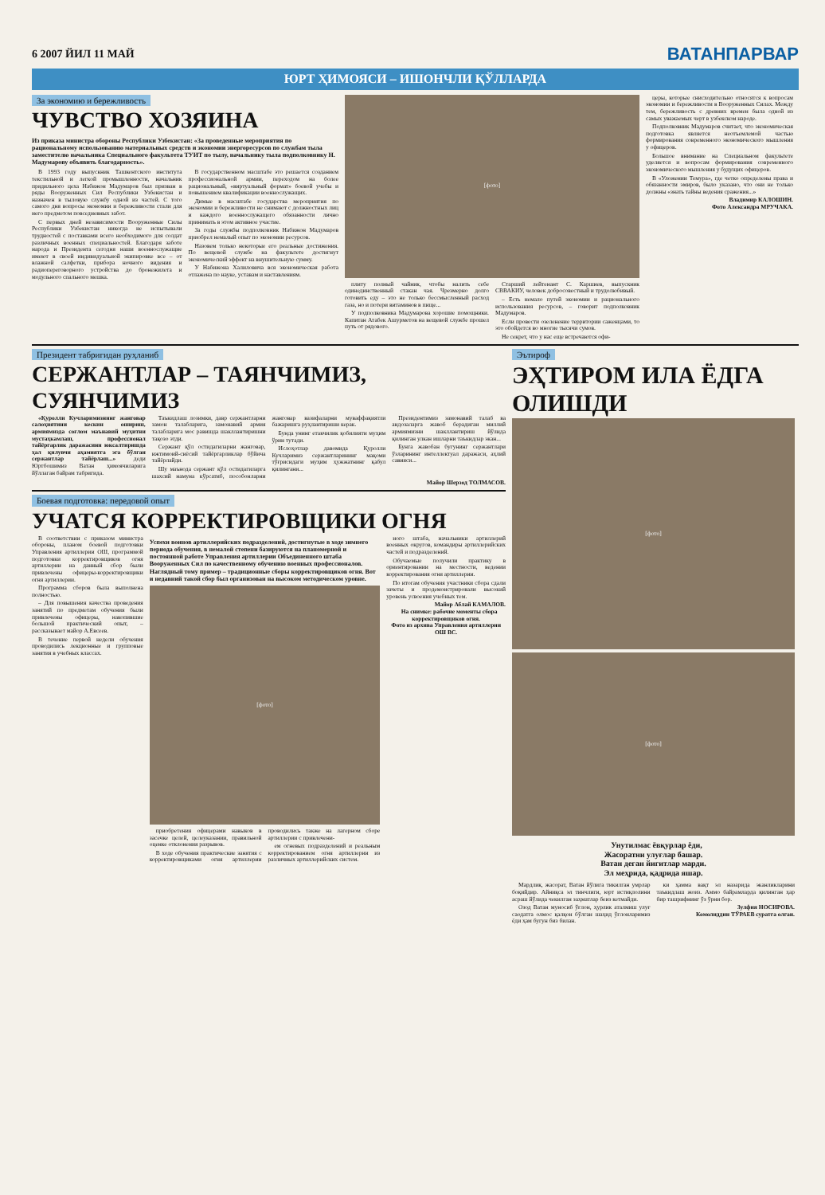6 2007 ЙИЛ 11 МАЙ ВАТАНПАРВАР
ЮРТ ҲИМОЯСИ – ИШОНЧЛИ ҚЎЛЛАРДА
За экономию и бережливость
ЧУВСТВО ХОЗЯИНА
Из приказа министра обороны Республики Узбекистан: «За проведенные мероприятия по рациональному использованию материальных средств и экономии энергоресурсов по службам тыла заместителю начальника Специального факультета ТУИТ по тылу, начальнику тыла подполковнику Н. Мадумарову объявить благодарность».
В 1993 году выпускник Ташкентского института текстильной и легкой промышленности, начальник прядильного цеха Набижон Мадумаров был призван в ряды Вооруженных Сил Республики Узбекистан и назначен в тыловую службу одной из частей. С того самого дня вопросы экономии и бережливости стали для него предметом повседневных забот.
С первых дней независимости Вооруженные Силы Республики Узбекистан никогда не испытывали трудностей с поставками всего необходимого для солдат различных военных специальностей. Благодаря заботе народа и Президента сегодня наши военнослужащие имеют в своей индивидуальной экипировке все – от влажной салфетки, прибора ночного видения и радиопереговорного устройства до бронежилета и модульного спального мешка.
В государственном масштабе это решается созданием профессиональной армии, переходом на более рациональный, «виртуальный формат» боевой учебы и повышением квалификации военнослужащих.
Димые в масштабе государства мероприятия по экономии и бережливости не снимают с должностных лиц и каждого военнослужащего обязанности лично принимать в этом активное участие.
За годы службы подполковник Набижон Мадумаров приобрел немалый опыт по экономии ресурсов.
Назовем только некоторые его реальные достижения. По вещевой службе на факультете достигнут экономический эффект на внушительную сумму.
У Набижона Халиловича вся экономическая работа отлажена по науке, уставам и наставлениям.
[фото]
плиту полный чайник, чтобы налить себе одинединственный стакан чая. Чрезмерно долго готовить еду – это не только бессмысленный расход газа, но и потери витаминов в пище...
У подполковника Мадумарова хорошие помощники. Капитан Атабек Ашурметов на вещевой службе прошел путь от рядового.
Старший лейтенант С. Каршиев, выпускник СВВАКИУ, человек добросовестный и трудолюбивый.
– Есть немало путей экономии и рационального использования ресурсов, – говорит подполковник Мадумаров.
Если провести озеленение территории саженцами, то это обойдется во многие тысячи сумов.
Не секрет, что у нас еще встречаются офи-
церы, которые снисходительно относятся к вопросам экономии и бережливости в Вооруженных Силах. Между тем, бережливость с древних времен была одной из самых уважаемых черт в узбекском народе.
Подполковник Мадумаров считает, что экономическая подготовка является неотъемлемой частью формирования современного экономического мышления у офицеров.
Большое внимание на Специальном факультете уделяется и вопросам формирования современного экономического мышления у будущих офицеров.
В «Уложении Темура», где четко определены права и обязанности эмиров, было указано, что они не только должны «знать тайны ведения сражения...»
Владимир КАЛОШИН.
Фото Александра МРУЧАКА.
Президент табригидан руҳланиб
СЕРЖАНТЛАР – ТАЯНЧИМИЗ, СУЯНЧИМИЗ
«Қуролли Кучларимизнинг жанговар салоҳиятини кескин ошириш, армиямизда соғлом маънавий муҳитни мустаҳкамлаш, профессионал тайёргарлик даражасини юксалтиришда ҳал қилувчи аҳамиятга эга бўлган сержантлар тайёрлаш...» деди Юртбошимиз Ватан ҳимоячиларига йўллаган байрам табригида.
Таъкидлаш лозимки, давр сержантларни замон талабларига, замонавий армия талабларига мос равишда шакллантиришни тақозо этди.
Сержант қўл остидагиларни жанговар, ижтимоий-сиёсий тайёргарликлар бўйича тайёрлайди.
Шу маънода сержант қўл остидагиларга шахсий намуна кўрсатиб, пособонларни жанговар вазифаларни муваффақиятли бажаришга руҳлантириши керак.
Бунда унинг етакчилик қобилияти муҳим ўрин тутади.
Ислоҳотлар давомида Қуролли Кучларимиз сержантларининг мақоми тўғрисидаги муҳим ҳужжатнинг қабул қилингани...
Президентимиз замонавий талаб ва андозаларга жавоб берадиган миллий армиямизни шакллантириш йўлида қилинган улкан ишларни таъкидлар экан...
Бунга жавобан бугунинг сержантлари ўзларининг интеллектуал даражаси, аҳлий савияси...
Майор Шерзод ТОЛМАСОВ.
Боевая подготовка: передовой опыт
УЧАТСЯ КОРРЕКТИРОВЩИКИ ОГНЯ
В соответствии с приказом министра обороны, планом боевой подготовки Управления артиллерии ОШ, программой подготовки корректировщиков огня артиллерии на данный сбор были привлечены офицеры-корректировщики огня артиллерии.
Программа сборов была выполнена полностью.
– Для повышения качества проведения занятий по предметам обучения были привлечены офицеры, накопившие большой практический опыт, – рассказывает майор А.Евсеев.
В течение первой недели обучения проводились лекционные и групповые занятия в учебных классах.
Успехи воинов артиллерийских подразделений, достигнутые в ходе зимнего периода обучения, в немалой степени базируются на планомерной и постоянной работе Управления артиллерии Объединенного штаба Вооруженных Сил по качественному обучению военных профессионалов. Наглядный тому пример – традиционные сборы корректировщиков огня. Вот и недавний такой сбор был организован на высоком методическом уровне.
[фото]
приобретения офицерами навыков в засечке целей, целеуказании, правильной оценке отклонения разрывов.
В ходе обучения практические занятия с корректировщиками огня артиллерии проводились также на лагерном сборе артиллерии с привлечени-
ем огневых подразделений и реальным корректированием огня артиллерии из различных артиллерийских систем.
ного штаба, начальники артиллерий военных округов, командиры артиллерийских частей и подразделений.
Обучаемые получили практику в ориентировании на местности, ведении корректирования огня артиллерии.
По итогам обучения участники сбора сдали зачеты и продемонстрировали высокий уровень усвоения учебных тем.
Майор Аблай КАМАЛОВ.
На снимке: рабочие моменты сбора корректировщиков огня.
Фото из архива Управления артиллерии ОШ ВС.
Эътироф
ЭҲТИРОМ ИЛА ЁДГА ОЛИШДИ
[фото]
[фото]
Унутилмас ёвқурлар ёди,
Жасоратни улуғлар башар.
Ватан деган йигитлар марди.
Эл меҳрида, қадрида яшар.
Мардлик, жасорат, Ватан йўлига тикилган умрлар боқийдир. Айниқса эл тинчлиги, юрт истиқлолини асраш йўлида чекилган заҳматлар беиз кетмайди.
Озод Ватан муносиб ўғлон, ҳурлик аталмиш улуғ саодатга олмос қалқон бўлган шаҳид ўғлонларимиз ёди ҳам бугун биз билан.
ки ҳамма вақт эл назарида эканликларини таъкидлаш жоиз. Аммо байрамларда қилинган ҳар бир ташрифнинг ўз ўрни бор.
Зулфия НОСИРОВА.
Комолиддин ТЎРАЕВ суратга олган.